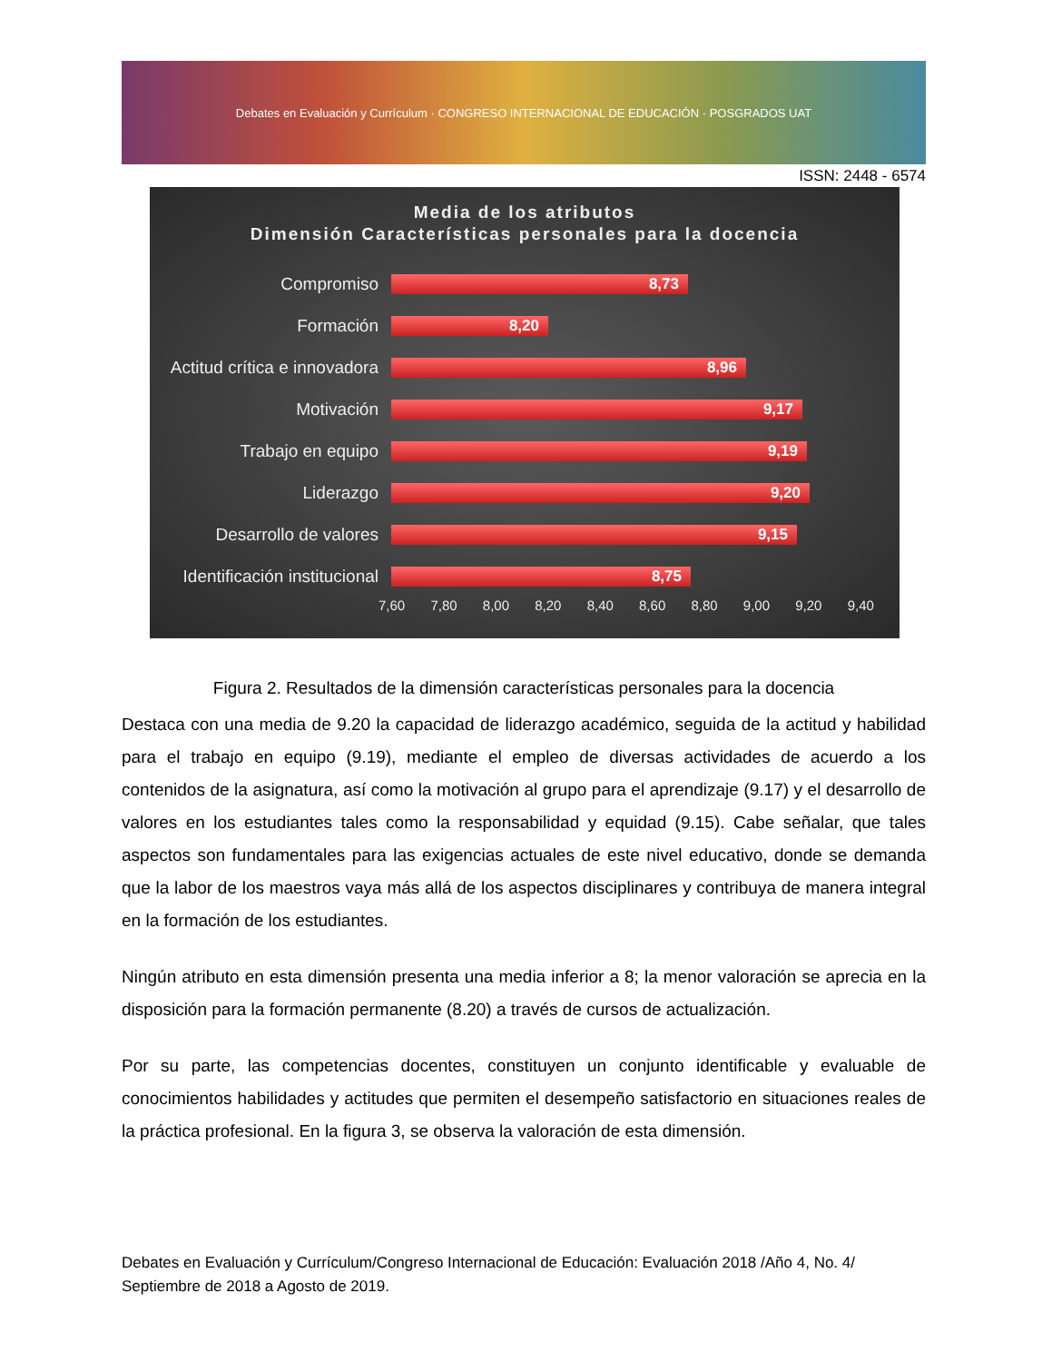Debates en Evaluación y Currículum · CONGRESO INTERNACIONAL DE EDUCACIÓN · POSGRADOS UAT
ISSN: 2448 - 6574
Media de los atributos
Dimensión Características personales para la docencia
Compromiso
8,73
Formación
8,20
Actitud crítica e innovadora
8,96
Motivación
9,17
Trabajo en equipo
9,19
Liderazgo
9,20
Desarrollo de valores
9,15
Identificación institucional
8,75
7,60 7,80 8,00 8,20 8,40 8,60 8,80 9,00 9,20 9,40
Figura 2. Resultados de la dimensión características personales para la docencia
Destaca con una media de 9.20 la capacidad de liderazgo académico, seguida de la actitud y habilidad para el trabajo en equipo (9.19), mediante el empleo de diversas actividades de acuerdo a los contenidos de la asignatura, así como la motivación al grupo para el aprendizaje (9.17) y el desarrollo de valores en los estudiantes tales como la responsabilidad y equidad (9.15). Cabe señalar, que tales aspectos son fundamentales para las exigencias actuales de este nivel educativo, donde se demanda que la labor de los maestros vaya más allá de los aspectos disciplinares y contribuya de manera integral en la formación de los estudiantes.
Ningún atributo en esta dimensión presenta una media inferior a 8; la menor valoración se aprecia en la disposición para la formación permanente (8.20) a través de cursos de actualización.
Por su parte, las competencias docentes, constituyen un conjunto identificable y evaluable de conocimientos habilidades y actitudes que permiten el desempeño satisfactorio en situaciones reales de la práctica profesional. En la figura 3, se observa la valoración de esta dimensión.
Debates en Evaluación y Currículum/Congreso Internacional de Educación: Evaluación 2018 /Año 4, No. 4/ Septiembre de 2018 a Agosto de 2019.